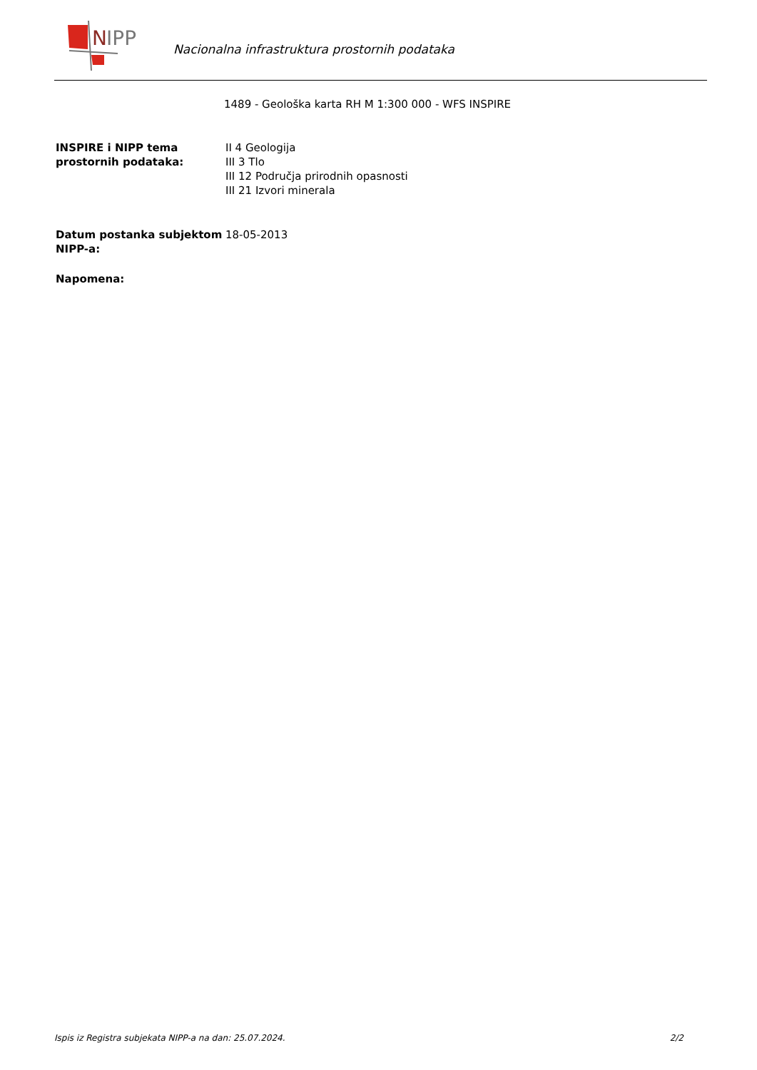N
IPP
Nacionalna infrastruktura prostornih podataka
1489 - Geološka karta RH M 1:300 000 - WFS INSPIRE
INSPIRE i NIPP tema prostornih podataka:
II 4 Geologija
III 3 Tlo
III 12 Područja prirodnih opasnosti
III 21 Izvori minerala
Datum postanka subjektom NIPP-a:
18-05-2013
Napomena:
Ispis iz Registra subjekata NIPP-a na dan: 25.07.2024. 2/2